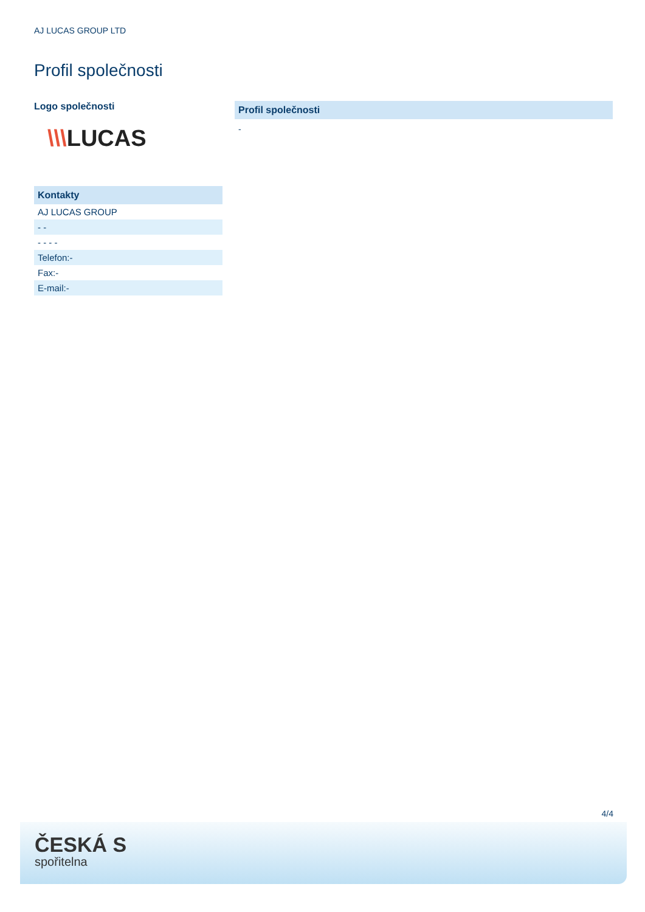AJ LUCAS GROUP LTD
Profil společnosti
Logo společnosti
\\\LUCAS
| Kontakty |
| --- |
| AJ LUCAS GROUP |
| - - |
| - - - - |
| Telefon:- |
| Fax:- |
| E-mail:- |
Profil společnosti
-
4/4
ČESKÁ S
spořitelna